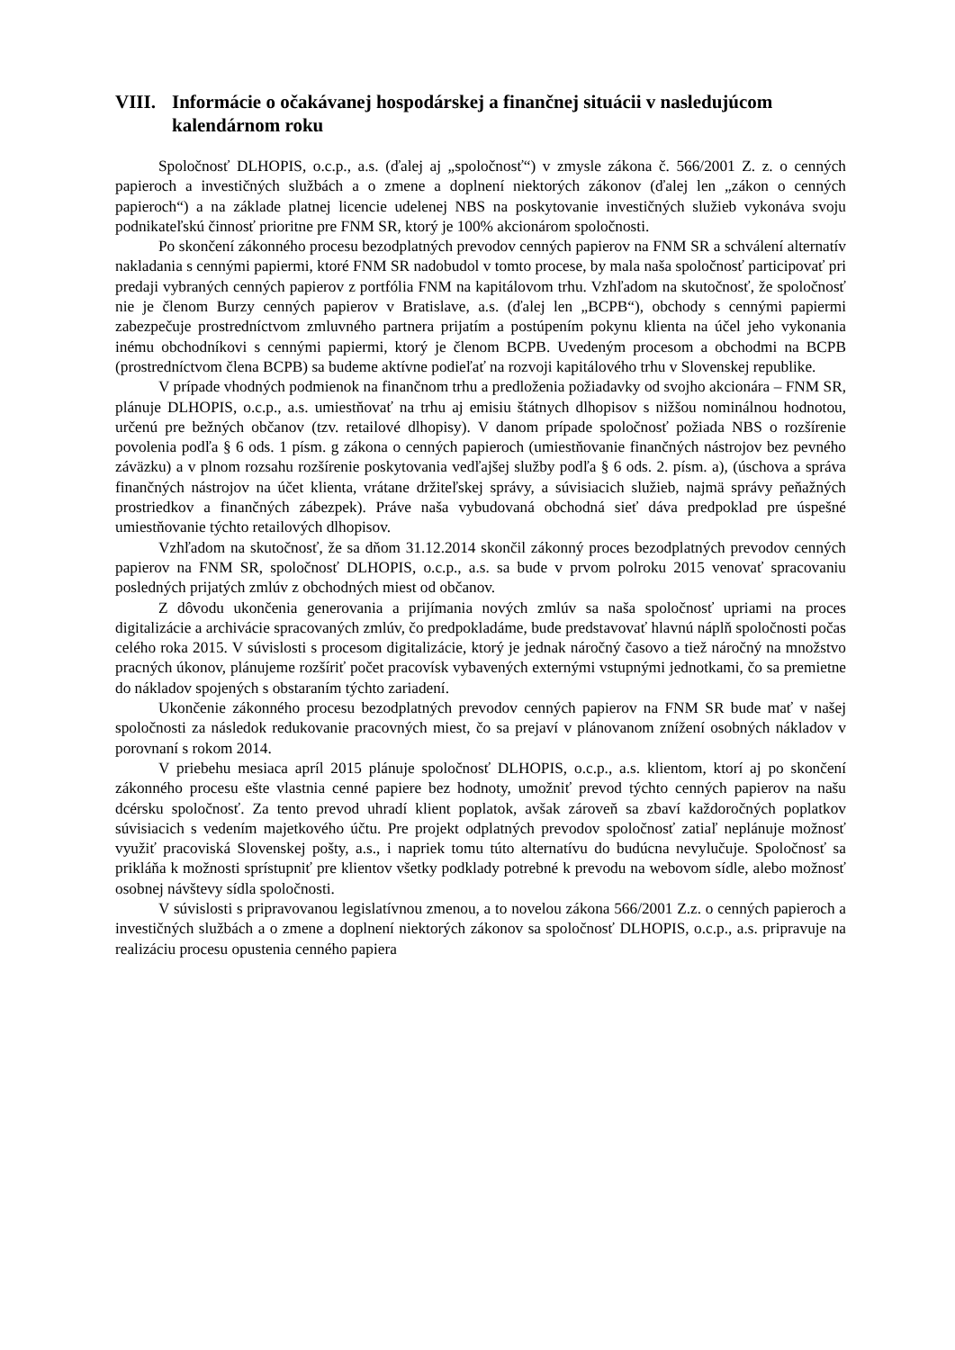VIII. Informácie o očakávanej hospodárskej a finančnej situácii v nasledujúcom kalendárnom roku
Spoločnosť DLHOPIS, o.c.p., a.s. (ďalej aj „spoločnosť“) v zmysle zákona č. 566/2001 Z. z. o cenných papieroch a investičných službách a o zmene a doplnení niektorých zákonov (ďalej len „zákon o cenných papieroch“) a na základe platnej licencie udelenej NBS na poskytovanie investičných služieb vykonáva svoju podnikateľskú činnosť prioritne pre FNM SR, ktorý je 100% akcionárom spoločnosti.
Po skončení zákonného procesu bezodplatných prevodov cenných papierov na FNM SR a schválení alternatív nakladania s cennými papiermi, ktoré FNM SR nadobudol v tomto procese, by mala naša spoločnosť participovať pri predaji vybraných cenných papierov z portfólia FNM na kapitálovom trhu. Vzhľadom na skutočnosť, že spoločnosť nie je členom Burzy cenných papierov v Bratislave, a.s. (ďalej len „BCPB“), obchody s cennými papiermi zabezpečuje prostredníctvom zmluvného partnera prijatím a postúpením pokynu klienta na účel jeho vykonania inému obchodníkovi s cennými papiermi, ktorý je členom BCPB. Uvedeným procesom a obchodmi na BCPB (prostredníctvom člena BCPB) sa budeme aktívne podieľať na rozvoji kapitálového trhu v Slovenskej republike.
V prípade vhodných podmienok na finančnom trhu a predloženia požiadavky od svojho akcionára – FNM SR, plánuje DLHOPIS, o.c.p., a.s. umiestňovať na trhu aj emisiu štátnych dlhopisov s nižšou nominálnou hodnotou, určenú pre bežných občanov (tzv. retailové dlhopisy). V danom prípade spoločnosť požiada NBS o rozšírenie povolenia podľa § 6 ods. 1 písm. g zákona o cenných papieroch (umiestňovanie finančných nástrojov bez pevného záväzku) a v plnom rozsahu rozšírenie poskytovania vedľajšej služby podľa § 6 ods. 2. písm. a), (úschova a správa finančných nástrojov na účet klienta, vrátane držiteľskej správy, a súvisiacich služieb, najmä správy peňažných prostriedkov a finančných zábezpek). Práve naša vybudovaná obchodná sieť dáva predpoklad pre úspešné umiestňovanie týchto retailových dlhopisov.
Vzhľadom na skutočnosť, že sa dňom 31.12.2014 skončil zákonný proces bezodplatných prevodov cenných papierov na FNM SR, spoločnosť DLHOPIS, o.c.p., a.s. sa bude v prvom polroku 2015 venovať spracovaniu posledných prijatých zmlúv z obchodných miest od občanov.
Z dôvodu ukončenia generovania a prijímania nových zmlúv sa naša spoločnosť upriami na proces digitalizácie a archivácie spracovaných zmlúv, čo predpokladáme, bude predstavovať hlavnú náplň spoločnosti počas celého roka 2015. V súvislosti s procesom digitalizácie, ktorý je jednak náročný časovo a tiež náročný na množstvo pracných úkonov, plánujeme rozšíriť počet pracovísk vybavených externými vstupnými jednotkami, čo sa premietne do nákladov spojených s obstaraním týchto zariadení.
Ukončenie zákonného procesu bezodplatných prevodov cenných papierov na FNM SR bude mať v našej spoločnosti za následok redukovanie pracovných miest, čo sa prejaví v plánovanom znížení osobných nákladov v porovnaní s rokom 2014.
V priebehu mesiaca apríl 2015 plánuje spoločnosť DLHOPIS, o.c.p., a.s. klientom, ktorí aj po skončení zákonného procesu ešte vlastnia cenné papiere bez hodnoty, umožniť prevod týchto cenných papierov na našu dcérsku spoločnosť. Za tento prevod uhradí klient poplatok, avšak zároveň sa zbaví každoročných poplatkov súvisiacich s vedením majetkového účtu. Pre projekt odplatných prevodov spoločnosť zatiaľ neplánuje možnosť využiť pracoviská Slovenskej pošty, a.s., i napriek tomu túto alternatívu do budúcna nevylučuje. Spoločnosť sa prikláňa k možnosti sprístupniť pre klientov všetky podklady potrebné k prevodu na webovom sídle, alebo možnosť osobnej návštevy sídla spoločnosti.
V súvislosti s pripravovanou legislatívnou zmenou, a to novelou zákona 566/2001 Z.z. o cenných papieroch a investičných službách a o zmene a doplnení niektorých zákonov sa spoločnosť DLHOPIS, o.c.p., a.s. pripravuje na realizáciu procesu opustenia cenného papiera